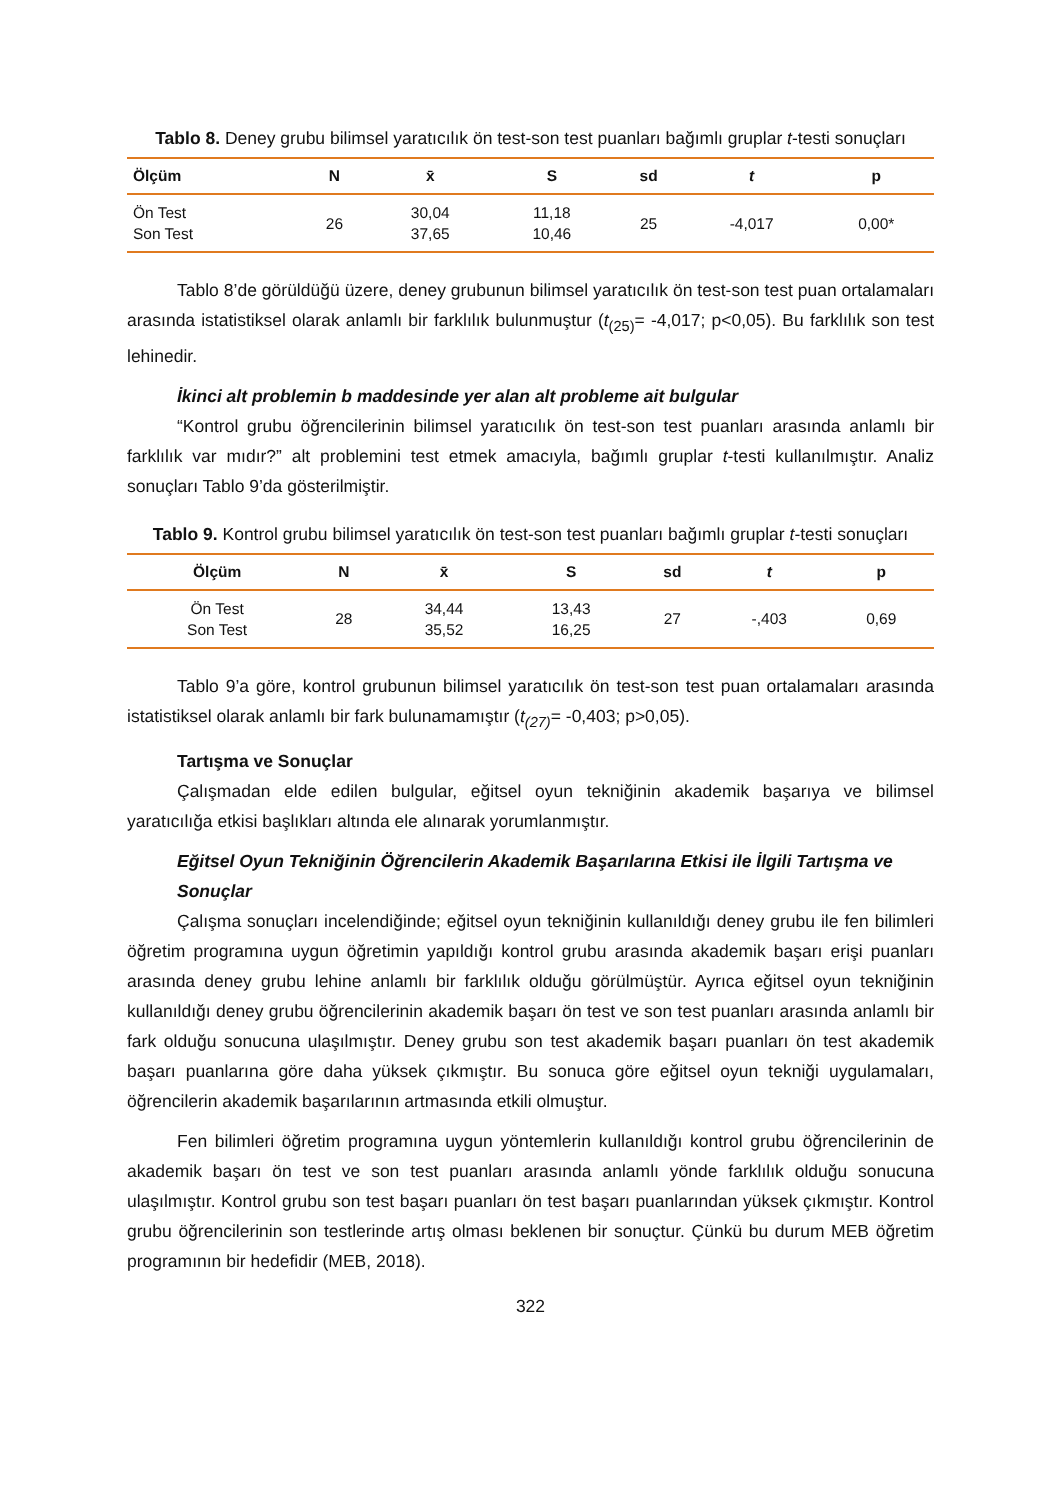Tablo 8. Deney grubu bilimsel yaratıcılık ön test-son test puanları bağımlı gruplar t-testi sonuçları
| Ölçüm | N | x̄ | S | sd | t | p |
| --- | --- | --- | --- | --- | --- | --- |
| Ön Test Son Test | 26 | 30,04 37,65 | 11,18 10,46 | 25 | -4,017 | 0,00* |
Tablo 8’de görüldüğü üzere, deney grubunun bilimsel yaratıcılık ön test-son test puan ortalamaları arasında istatistiksel olarak anlamlı bir farklılık bulunmuştur (t<sub>(25)</sub>= -4,017; p<0,05). Bu farklılık son test lehinedir.
İkinci alt problemin b maddesinde yer alan alt probleme ait bulgular
“Kontrol grubu öğrencilerinin bilimsel yaratıcılık ön test-son test puanları arasında anlamlı bir farklılık var mıdır?” alt problemini test etmek amacıyla, bağımlı gruplar t-testi kullanılmıştır. Analiz sonuçları Tablo 9’da gösterilmiştir.
Tablo 9. Kontrol grubu bilimsel yaratıcılık ön test-son test puanları bağımlı gruplar t-testi sonuçları
| Ölçüm | N | x̄ | S | sd | t | p |
| --- | --- | --- | --- | --- | --- | --- |
| Ön Test Son Test | 28 | 34,44 35,52 | 13,43 16,25 | 27 | -,403 | 0,69 |
Tablo 9’a göre, kontrol grubunun bilimsel yaratıcılık ön test-son test puan ortalamaları arasında istatistiksel olarak anlamlı bir fark bulunamamıştır (t<sub>(27)</sub>= -0,403; p>0,05).
Tartışma ve Sonuçlar
Çalışmadan elde edilen bulgular, eğitsel oyun tekniğinin akademik başarıya ve bilimsel yaratıcılığa etkisi başlıkları altında ele alınarak yorumlanmıştır.
Eğitsel Oyun Tekniğinin Öğrencilerin Akademik Başarılarına Etkisi ile İlgili Tartışma ve Sonuçlar
Çalışma sonuçları incelendiğinde; eğitsel oyun tekniğinin kullanıldığı deney grubu ile fen bilimleri öğretim programına uygun öğretimin yapıldığı kontrol grubu arasında akademik başarı erişi puanları arasında deney grubu lehine anlamlı bir farklılık olduğu görülmüştür. Ayrıca eğitsel oyun tekniğinin kullanıldığı deney grubu öğrencilerinin akademik başarı ön test ve son test puanları arasında anlamlı bir fark olduğu sonucuna ulaşılmıştır. Deney grubu son test akademik başarı puanları ön test akademik başarı puanlarına göre daha yüksek çıkmıştır. Bu sonuca göre eğitsel oyun tekniği uygulamaları, öğrencilerin akademik başarılarının artmasında etkili olmuştur.
Fen bilimleri öğretim programına uygun yöntemlerin kullanıldığı kontrol grubu öğrencilerinin de akademik başarı ön test ve son test puanları arasında anlamlı yönde farklılık olduğu sonucuna ulaşılmıştır. Kontrol grubu son test başarı puanları ön test başarı puanlarından yüksek çıkmıştır. Kontrol grubu öğrencilerinin son testlerinde artış olması beklenen bir sonuçtur. Çünkü bu durum MEB öğretim programının bir hedefidir (MEB, 2018).
322